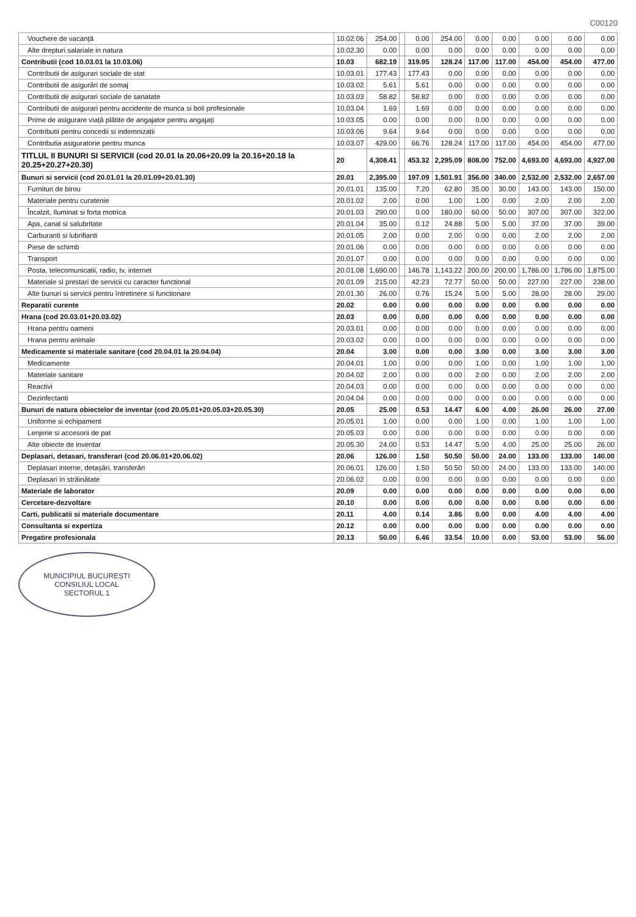C00120
| Vouchere de vacanță | 10.02.06 | 254.00 | | 0.00 | 254.00 | 0.00 | 0.00 | 0.00 | 0.00 | 0.00 |
| Alte drepturi salariale in natura | 10.02.30 | 0.00 | | 0.00 | 0.00 | 0.00 | 0.00 | 0.00 | 0.00 | 0.00 |
| Contributii (cod 10.03.01 la 10.03.06) | 10.03 | 682.19 | | 319.95 | 128.24 | 117.00 | 117.00 | 454.00 | 454.00 | 477.00 |
| Contributii de asigurari sociale de stat | 10.03.01 | 177.43 | | 177.43 | 0.00 | 0.00 | 0.00 | 0.00 | 0.00 | 0.00 |
| Contributii de asigurări de somaj | 10.03.02 | 5.61 | | 5.61 | 0.00 | 0.00 | 0.00 | 0.00 | 0.00 | 0.00 |
| Contributii de asigurari sociale de sanatate | 10.03.03 | 58.82 | | 58.82 | 0.00 | 0.00 | 0.00 | 0.00 | 0.00 | 0.00 |
| Contributii de asigurari pentru accidente de munca si boli profesionale | 10.03.04 | 1.69 | | 1.69 | 0.00 | 0.00 | 0.00 | 0.00 | 0.00 | 0.00 |
| Prime de asigurare viață plătite de angajator pentru angajați | 10.03.05 | 0.00 | | 0.00 | 0.00 | 0.00 | 0.00 | 0.00 | 0.00 | 0.00 |
| Contributii pentru concedii si indemnizatii | 10.03.06 | 9.64 | | 9.64 | 0.00 | 0.00 | 0.00 | 0.00 | 0.00 | 0.00 |
| Contributia asiguratorie pentru munca | 10.03.07 | 429.00 | | 66.76 | 128.24 | 117.00 | 117.00 | 454.00 | 454.00 | 477.00 |
| TITLUL II BUNURI SI SERVICII (cod 20.01 la 20.06+20.09 la 20.16+20.18 la 20.25+20.27+20.30) | 20 | 4,308.41 | | 453.32 | 2,295.09 | 808.00 | 752.00 | 4,693.00 | 4,693.00 | 4,927.00 |
| Bunuri si servicii (cod 20.01.01 la 20.01.09+20.01.30) | 20.01 | 2,395.00 | | 197.09 | 1,501.91 | 356.00 | 340.00 | 2,532.00 | 2,532.00 | 2,657.00 |
| Furnituri de birou | 20.01.01 | 135.00 | | 7.20 | 62.80 | 35.00 | 30.00 | 143.00 | 143.00 | 150.00 |
| Materiale pentru curatenie | 20.01.02 | 2.00 | | 0.00 | 1.00 | 1.00 | 0.00 | 2.00 | 2.00 | 2.00 |
| Încalzit, Iluminat si forta motrica | 20.01.03 | 290.00 | | 0.00 | 180.00 | 60.00 | 50.00 | 307.00 | 307.00 | 322.00 |
| Apa, canal si salubritate | 20.01.04 | 35.00 | | 0.12 | 24.88 | 5.00 | 5.00 | 37.00 | 37.00 | 39.00 |
| Carburanti si lubrifianti | 20.01.05 | 2.00 | | 0.00 | 2.00 | 0.00 | 0.00 | 2.00 | 2.00 | 2.00 |
| Piese de schimb | 20.01.06 | 0.00 | | 0.00 | 0.00 | 0.00 | 0.00 | 0.00 | 0.00 | 0.00 |
| Transport | 20.01.07 | 0.00 | | 0.00 | 0.00 | 0.00 | 0.00 | 0.00 | 0.00 | 0.00 |
| Posta, telecomunicatii, radio, tv, internet | 20.01.08 | 1,690.00 | | 146.78 | 1,143.22 | 200.00 | 200.00 | 1,786.00 | 1,786.00 | 1,875.00 |
| Materiale si prestari de servicii cu caracter functional | 20.01.09 | 215.00 | | 42.23 | 72.77 | 50.00 | 50.00 | 227.00 | 227.00 | 238.00 |
| Alte bunuri si servicii pentru întretinere si functionare | 20.01.30 | 26.00 | | 0.76 | 15.24 | 5.00 | 5.00 | 28.00 | 28.00 | 29.00 |
| Reparatii curente | 20.02 | 0.00 | | 0.00 | 0.00 | 0.00 | 0.00 | 0.00 | 0.00 | 0.00 |
| Hrana (cod 20.03.01+20.03.02) | 20.03 | 0.00 | | 0.00 | 0.00 | 0.00 | 0.00 | 0.00 | 0.00 | 0.00 |
| Hrana pentru oameni | 20.03.01 | 0.00 | | 0.00 | 0.00 | 0.00 | 0.00 | 0.00 | 0.00 | 0.00 |
| Hrana pentru animale | 20.03.02 | 0.00 | | 0.00 | 0.00 | 0.00 | 0.00 | 0.00 | 0.00 | 0.00 |
| Medicamente si materiale sanitare (cod 20.04.01 la 20.04.04) | 20.04 | 3.00 | | 0.00 | 0.00 | 3.00 | 0.00 | 3.00 | 3.00 | 3.00 |
| Medicamente | 20.04.01 | 1.00 | | 0.00 | 0.00 | 1.00 | 0.00 | 1.00 | 1.00 | 1.00 |
| Materiale sanitare | 20.04.02 | 2.00 | | 0.00 | 0.00 | 2.00 | 0.00 | 2.00 | 2.00 | 2.00 |
| Reactivi | 20.04.03 | 0.00 | | 0.00 | 0.00 | 0.00 | 0.00 | 0.00 | 0.00 | 0.00 |
| Dezinfectanti | 20.04.04 | 0.00 | | 0.00 | 0.00 | 0.00 | 0.00 | 0.00 | 0.00 | 0.00 |
| Bunuri de natura obiectelor de inventar (cod 20.05.01+20.05.03+20.05.30) | 20.05 | 25.00 | | 0.53 | 14.47 | 6.00 | 4.00 | 26.00 | 26.00 | 27.00 |
| Uniforme si echipament | 20.05.01 | 1.00 | | 0.00 | 0.00 | 1.00 | 0.00 | 1.00 | 1.00 | 1.00 |
| Lenjerie si accesorii de pat | 20.05.03 | 0.00 | | 0.00 | 0.00 | 0.00 | 0.00 | 0.00 | 0.00 | 0.00 |
| Alte obiecte de inventar | 20.05.30 | 24.00 | | 0.53 | 14.47 | 5.00 | 4.00 | 25.00 | 25.00 | 26.00 |
| Deplasari, detasari, transferari (cod 20.06.01+20.06.02) | 20.06 | 126.00 | | 1.50 | 50.50 | 50.00 | 24.00 | 133.00 | 133.00 | 140.00 |
| Deplasari interne, detașări, transferări | 20.06.01 | 126.00 | | 1.50 | 50.50 | 50.00 | 24.00 | 133.00 | 133.00 | 140.00 |
| Deplasari în străinătate | 20.06.02 | 0.00 | | 0.00 | 0.00 | 0.00 | 0.00 | 0.00 | 0.00 | 0.00 |
| Materiale de laborator | 20.09 | 0.00 | | 0.00 | 0.00 | 0.00 | 0.00 | 0.00 | 0.00 | 0.00 |
| Cercetare-dezvoltare | 20.10 | 0.00 | | 0.00 | 0.00 | 0.00 | 0.00 | 0.00 | 0.00 | 0.00 |
| Carti, publicatii si materiale documentare | 20.11 | 4.00 | | 0.14 | 3.86 | 0.00 | 0.00 | 4.00 | 4.00 | 4.00 |
| Consultanta si expertiza | 20.12 | 0.00 | | 0.00 | 0.00 | 0.00 | 0.00 | 0.00 | 0.00 | 0.00 |
| Pregatire profesionala | 20.13 | 50.00 | | 6.46 | 33.54 | 10.00 | 0.00 | 53.00 | 53.00 | 56.00 |
MUNICIPIUL BUCUREȘTI
CONSILIUL LOCAL
SECTORUL 1